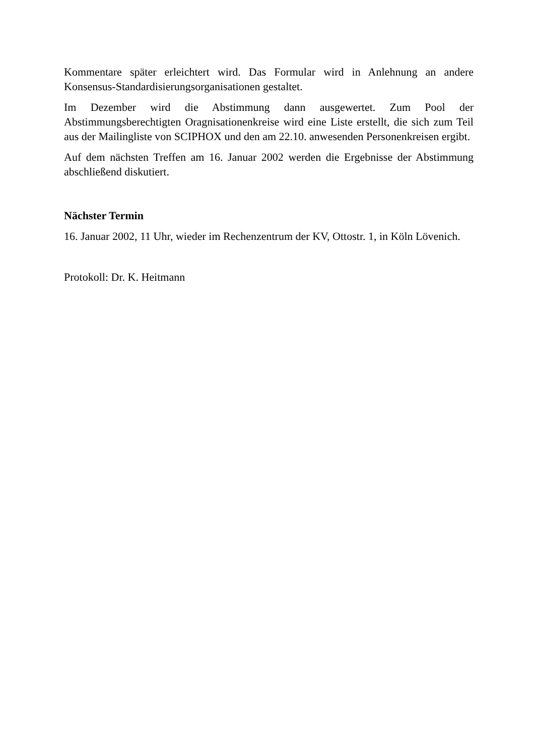Kommentare später erleichtert wird. Das Formular wird in Anlehnung an andere Konsensus-Standardisierungsorganisationen gestaltet.
Im Dezember wird die Abstimmung dann ausgewertet. Zum Pool der Abstimmungsberechtigten Oragnisationenkreise wird eine Liste erstellt, die sich zum Teil aus der Mailingliste von SCIPHOX und den am 22.10. anwesenden Personenkreisen ergibt.
Auf dem nächsten Treffen am 16. Januar 2002 werden die Ergebnisse der Abstimmung abschließend diskutiert.
Nächster Termin
16. Januar 2002, 11 Uhr, wieder im Rechenzentrum der KV, Ottostr. 1, in Köln Lövenich.
Protokoll: Dr. K. Heitmann